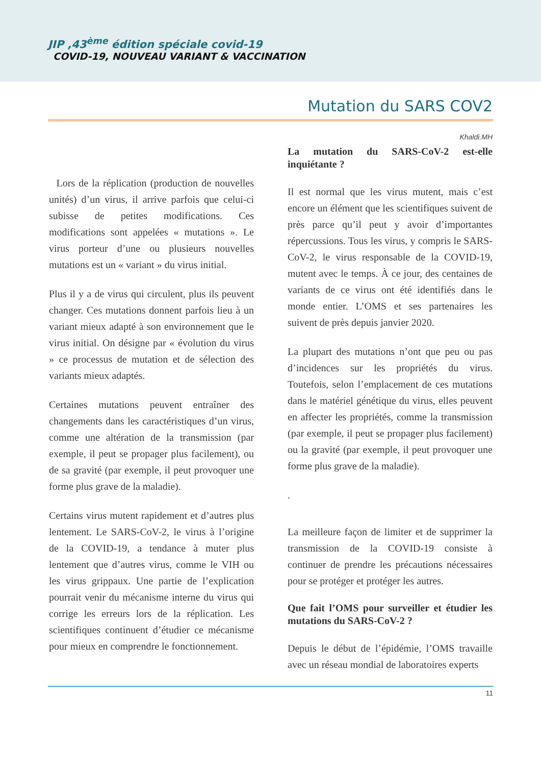JIP ,43<sup>ème</sup> édition spéciale covid-19
COVID-19, NOUVEAU VARIANT & VACCINATION
Mutation du SARS COV2
Khaldi.MH
Lors de la réplication (production de nouvelles unités) d’un virus, il arrive parfois que celui-ci subisse de petites modifications. Ces modifications sont appelées « mutations ». Le virus porteur d’une ou plusieurs nouvelles mutations est un « variant » du virus initial.
Plus il y a de virus qui circulent, plus ils peuvent changer. Ces mutations donnent parfois lieu à un variant mieux adapté à son environnement que le virus initial. On désigne par « évolution du virus » ce processus de mutation et de sélection des variants mieux adaptés.
Certaines mutations peuvent entraîner des changements dans les caractéristiques d’un virus, comme une altération de la transmission (par exemple, il peut se propager plus facilement), ou de sa gravité (par exemple, il peut provoquer une forme plus grave de la maladie).
Certains virus mutent rapidement et d’autres plus lentement. Le SARS-CoV-2, le virus à l’origine de la COVID-19, a tendance à muter plus lentement que d’autres virus, comme le VIH ou les virus grippaux. Une partie de l’explication pourrait venir du mécanisme interne du virus qui corrige les erreurs lors de la réplication. Les scientifiques continuent d’étudier ce mécanisme pour mieux en comprendre le fonctionnement.
La mutation du SARS-CoV-2 est-elle inquiétante ?
Il est normal que les virus mutent, mais c’est encore un élément que les scientifiques suivent de près parce qu’il peut y avoir d’importantes répercussions. Tous les virus, y compris le SARS-CoV-2, le virus responsable de la COVID-19, mutent avec le temps. À ce jour, des centaines de variants de ce virus ont été identifiés dans le monde entier. L’OMS et ses partenaires les suivent de près depuis janvier 2020.
La plupart des mutations n’ont que peu ou pas d’incidences sur les propriétés du virus. Toutefois, selon l’emplacement de ces mutations dans le matériel génétique du virus, elles peuvent en affecter les propriétés, comme la transmission (par exemple, il peut se propager plus facilement) ou la gravité (par exemple, il peut provoquer une forme plus grave de la maladie).
.
La meilleure façon de limiter et de supprimer la transmission de la COVID-19 consiste à continuer de prendre les précautions nécessaires pour se protéger et protéger les autres.
Que fait l’OMS pour surveiller et étudier les mutations du SARS-CoV-2 ?
Depuis le début de l’épidémie, l’OMS travaille avec un réseau mondial de laboratoires experts
11